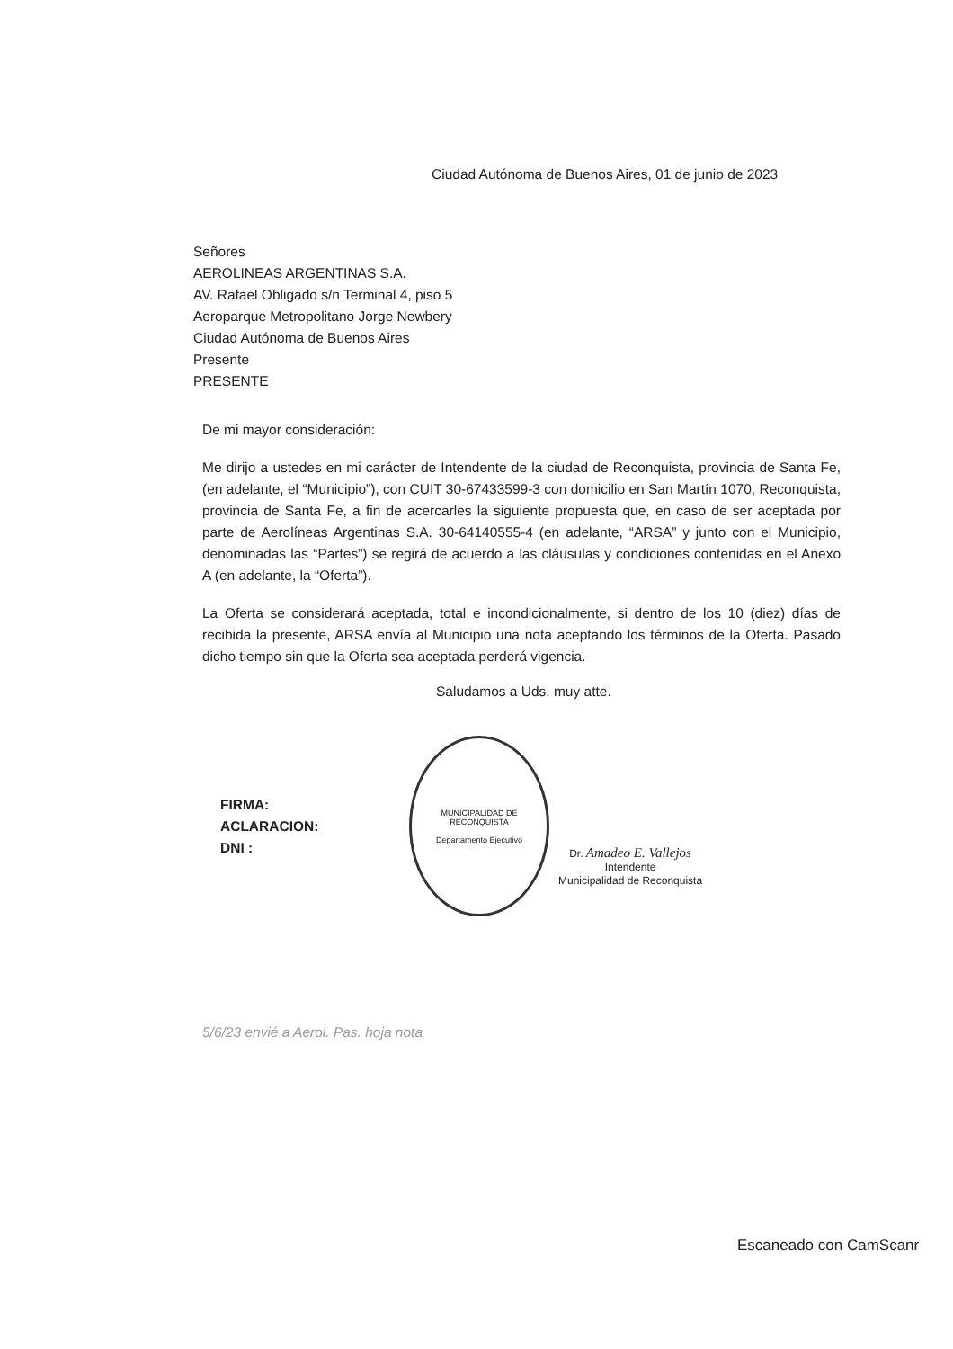Ciudad Autónoma de Buenos Aires, 01 de junio de 2023
Señores
AEROLINEAS ARGENTINAS S.A.
AV. Rafael Obligado s/n Terminal 4, piso 5
Aeroparque Metropolitano Jorge Newbery
Ciudad Autónoma de Buenos Aires
Presente
PRESENTE
De mi mayor consideración:
Me dirijo a ustedes en mi carácter de Intendente de la ciudad de Reconquista, provincia de Santa Fe, (en adelante, el “Municipio”), con CUIT 30-67433599-3 con domicilio en San Martín 1070, Reconquista, provincia de Santa Fe, a fin de acercarles la siguiente propuesta que, en caso de ser aceptada por parte de Aerolíneas Argentinas S.A. 30-64140555-4 (en adelante, “ARSA” y junto con el Municipio, denominadas las “Partes”) se regirá de acuerdo a las cláusulas y condiciones contenidas en el Anexo A (en adelante, la “Oferta”).
La Oferta se considerará aceptada, total e incondicionalmente, si dentro de los 10 (diez) días de recibida la presente, ARSA envía al Municipio una nota aceptando los términos de la Oferta. Pasado dicho tiempo sin que la Oferta sea aceptada perderá vigencia.
Saludamos a Uds. muy atte.
FIRMA:
ACLARACION:
DNI :
MUNICIPALIDAD DE RECONQUISTA
Departamento Ejecutivo
Dr. Amadeo E. Vallejos
Intendente
Municipalidad de Reconquista
5/6/23 envié a Aerol. Pas. hoja nota
Escaneado con CamScanr